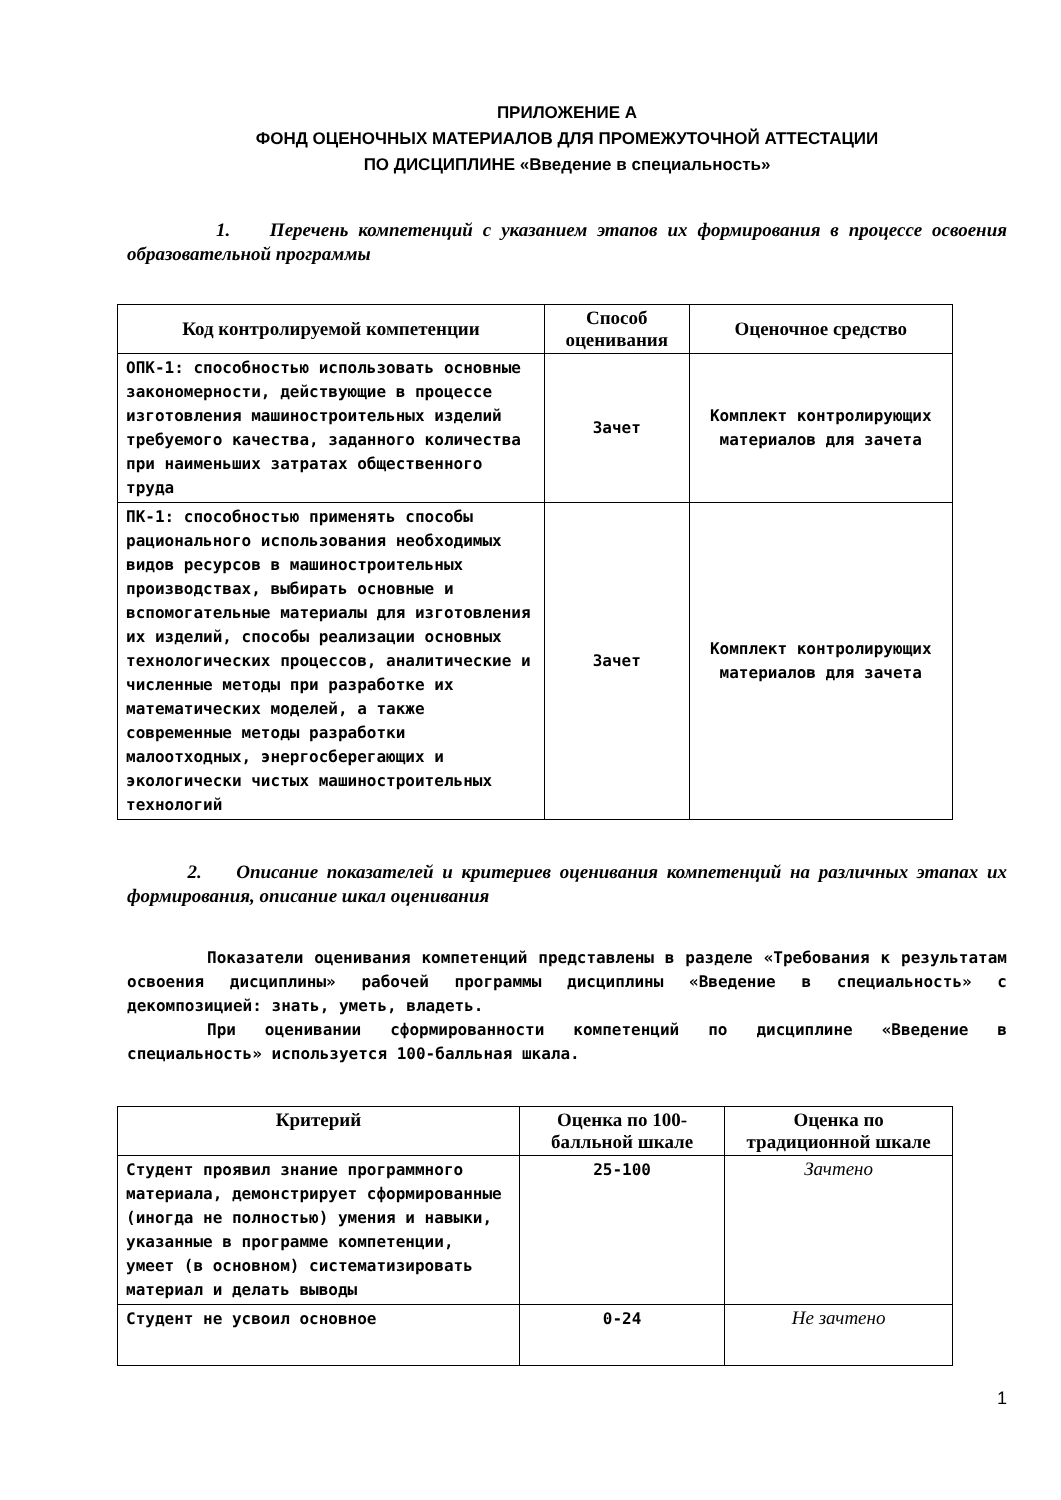ПРИЛОЖЕНИЕ А
ФОНД ОЦЕНОЧНЫХ МАТЕРИАЛОВ ДЛЯ ПРОМЕЖУТОЧНОЙ АТТЕСТАЦИИ
ПО ДИСЦИПЛИНЕ «Введение в специальность»
1. Перечень компетенций с указанием этапов их формирования в процессе освоения образовательной программы
| Код контролируемой компетенции | Способ оценивания | Оценочное средство |
| --- | --- | --- |
| ОПК-1: способностью использовать основные закономерности, действующие в процессе изготовления машиностроительных изделий требуемого качества, заданного количества при наименьших затратах общественного труда | Зачет | Комплект контролирующих материалов для зачета |
| ПК-1: способностью применять способы рационального использования необходимых видов ресурсов в машиностроительных производствах, выбирать основные и вспомогательные материалы для изготовления их изделий, способы реализации основных технологических процессов, аналитические и численные методы при разработке их математических моделей, а также современные методы разработки малоотходных, энергосберегающих и экологически чистых машиностроительных технологий | Зачет | Комплект контролирующих материалов для зачета |
2. Описание показателей и критериев оценивания компетенций на различных этапах их формирования, описание шкал оценивания
Показатели оценивания компетенций представлены в разделе «Требования к результатам освоения дисциплины» рабочей программы дисциплины «Введение в специальность» с декомпозицией: знать, уметь, владеть.
При оценивании сформированности компетенций по дисциплине «Введение в специальность» используется 100-балльная шкала.
| Критерий | Оценка по 100-балльной шкале | Оценка по традиционной шкале |
| --- | --- | --- |
| Студент проявил знание программного материала, демонстрирует сформированные (иногда не полностью) умения и навыки, указанные в программе компетенции, умеет (в основном) систематизировать материал и делать выводы | 25-100 | Зачтено |
| Студент не усвоил основное | 0-24 | Не зачтено |
1